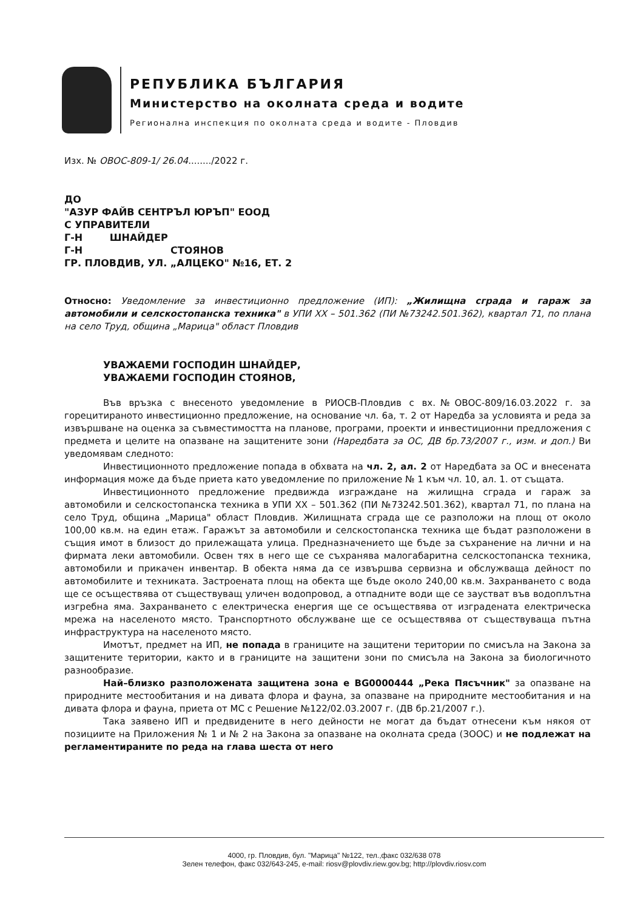РЕПУБЛИКА БЪЛГАРИЯ
Министерство на околната среда и водите
Регионална инспекция по околната среда и водите - Пловдив
Изх. № ОВОС-809-1/ 26.04......../2022 г.
ДО
"АЗУР ФАЙВ СЕНТРЪЛ ЮРЪП" ЕООД
С УПРАВИТЕЛИ
Г-Н ШНАЙДЕР
Г-Н СТОЯНОВ
ГР. ПЛОВДИВ, УЛ. „АЛЦЕКО" №16, ЕТ. 2
Относно: Уведомление за инвестиционно предложение (ИП): „Жилищна сграда и гараж за автомобили и селскостопанска техника" в УПИ XX – 501.362 (ПИ №73242.501.362), квартал 71, по плана на село Труд, община „Марица" област Пловдив
УВАЖАЕМИ ГОСПОДИН ШНАЙДЕР,
УВАЖАЕМИ ГОСПОДИН СТОЯНОВ,
Във връзка с внесеното уведомление в РИОСВ-Пловдив с вх.№ОВОС-809/16.03.2022 г. за горецитираното инвестиционно предложение, на основание чл. 6а, т. 2 от Наредба за условията и реда за извършване на оценка за съвместимостта на планове, програми, проекти и инвестиционни предложения с предмета и целите на опазване на защитените зони (Наредбата за ОС, ДВ бр.73/2007 г., изм. и доп.) Ви уведомявам следното:
Инвестиционното предложение попада в обхвата на чл. 2, ал. 2 от Наредбата за ОС и внесената информация може да бъде приета като уведомление по приложение № 1 към чл. 10, ал. 1. от същата.
Инвестиционното предложение предвижда изграждане на жилищна сграда и гараж за автомобили и селскостопанска техника в УПИ XX – 501.362 (ПИ №73242.501.362), квартал 71, по плана на село Труд, община „Марица" област Пловдив. Жилищната сграда ще се разположи на площ от около 100,00 кв.м. на един етаж. Гаражът за автомобили и селскостопанска техника ще бъдат разположени в същия имот в близост до прилежащата улица. Предназначението ще бъде за съхранение на лични и на фирмата леки автомобили. Освен тях в него ще се съхранява малогабаритна селскостопанска техника, автомобили и прикачен инвентар. В обекта няма да се извършва сервизна и обслужваща дейност по автомобилите и техниката. Застроената площ на обекта ще бъде около 240,00 кв.м. Захранването с вода ще се осъществява от съществуващ уличен водопровод, а отпадните води ще се заустват във водоплътна изгребна яма. Захранването с електрическа енергия ще се осъществява от изградената електрическа мрежа на населеното място. Транспортното обслужване ще се осъществява от съществуваща пътна инфраструктура на населеното място.
Имотът, предмет на ИП, не попада в границите на защитени територии по смисъла на Закона за защитените територии, както и в границите на защитени зони по смисъла на Закона за биологичното разнообразие.
Най–близко разположената защитена зона е BG0000444 „Река Пясъчник" за опазване на природните местообитания и на дивата флора и фауна, за опазване на природните местообитания и на дивата флора и фауна, приета от МС с Решение №122/02.03.2007 г. (ДВ бр.21/2007 г.).
Така заявено ИП и предвидените в него дейности не могат да бъдат отнесени към някоя от позициите на Приложения № 1 и № 2 на Закона за опазване на околната среда (ЗООС) и не подлежат на регламентираните по реда на глава шеста от него
4000, гр. Пловдив, бул. "Марица" №122, тел.,факс 032/638 078
Зелен телефон, факс 032/643-245, e-mail: riosv@plovdiv.riew.gov.bg; http://plovdiv.riosv.com